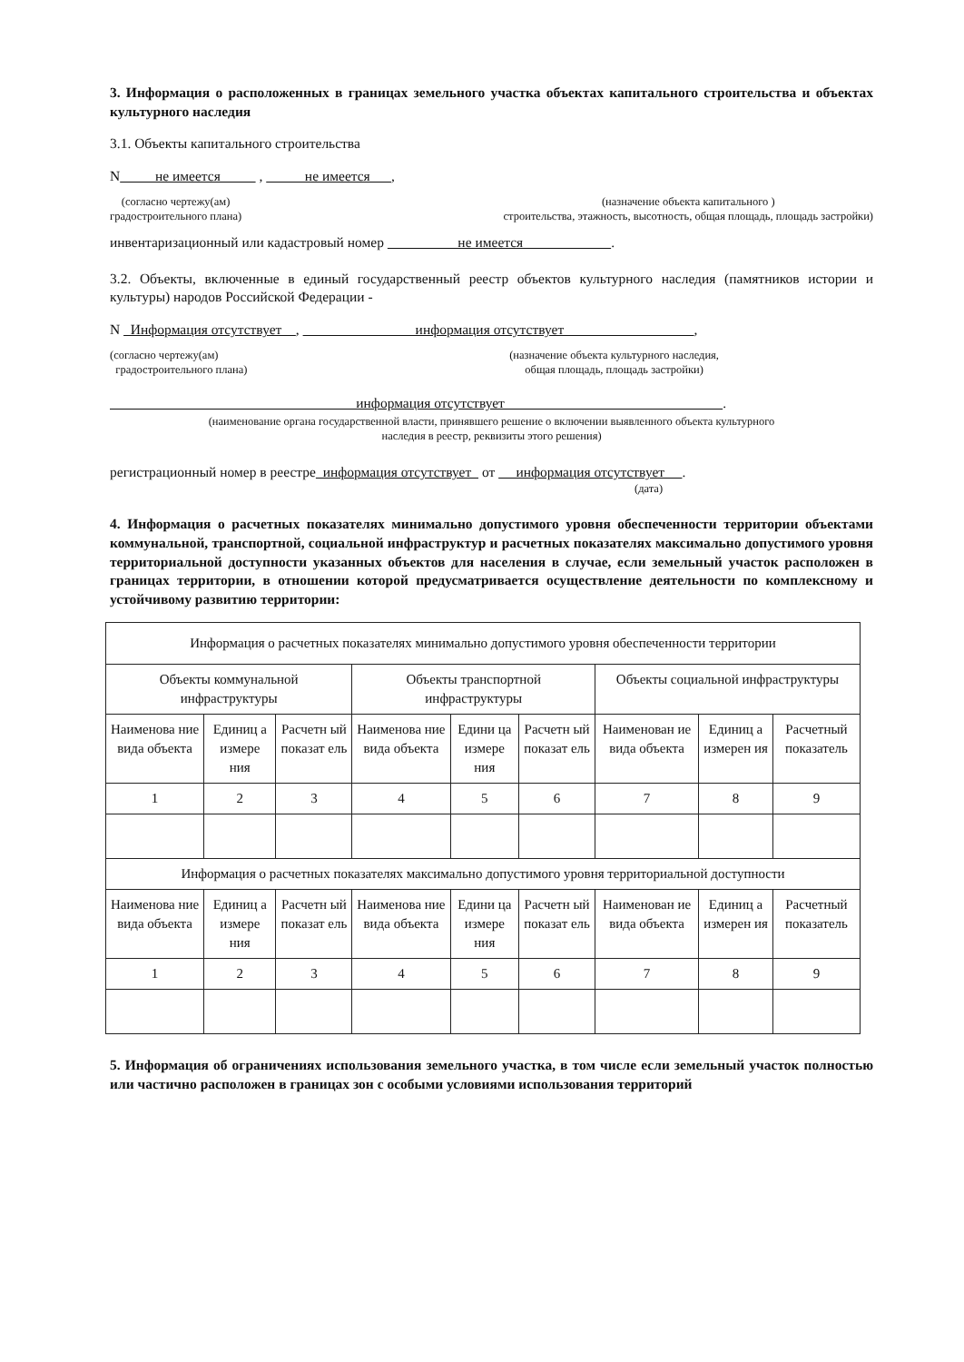3. Информация о расположенных в границах земельного участка объектах капитального строительства и объектах культурного наследия
3.1. Объекты капитального строительства
N не имеется , не имеется ,
(согласно чертежу(ам)
градостроительного плана)
(назначение объекта капитального )
строительства, этажность, высотность, общая площадь, площадь застройки)
инвентаризационный или кадастровый номер не имеется .
3.2. Объекты, включенные в единый государственный реестр объектов культурного наследия (памятников истории и культуры) народов Российской Федерации -
N Информация отсутствует , информация отсутствует ,
(согласно чертежу(ам)
градостроительного плана)
(назначение объекта культурного наследия,
общая площадь, площадь застройки)
информация отсутствует .
(наименование органа государственной власти, принявшего решение о включении выявленного объекта культурного
наследия в реестр, реквизиты этого решения)
регистрационный номер в реестре информация отсутствует от информация отсутствует .
(дата)
4. Информация о расчетных показателях минимально допустимого уровня обеспеченности территории объектами коммунальной, транспортной, социальной инфраструктур и расчетных показателях максимально допустимого уровня территориальной доступности указанных объектов для населения в случае, если земельный участок расположен в границах территории, в отношении которой предусматривается осуществление деятельности по комплексному и устойчивому развитию территории:
| Информация о расчетных показателях минимально допустимого уровня обеспеченности территории | | | | | | | | |
| Объекты коммунальной инфраструктуры | | | Объекты транспортной инфраструктуры | | | Объекты социальной инфраструктуры | | |
| Наименова ние вида объекта | Единиц а измере ния | Расчетн ый показат ель | Наименова ние вида объекта | Едини ца измере ния | Расчетн ый показат ель | Наименован ие вида объекта | Единиц а измерен ия | Расчетный показатель |
| 1 | 2 | 3 | 4 | 5 | 6 | 7 | 8 | 9 |
| Информация о расчетных показателях максимально допустимого уровня территориальной доступности | | | | | | | | |
| Наименова ние вида объекта | Единиц а измере ния | Расчетн ый показат ель | Наименова ние вида объекта | Едини ца измере ния | Расчетн ый показат ель | Наименован ие вида объекта | Единиц а измерен ия | Расчетный показатель |
| 1 | 2 | 3 | 4 | 5 | 6 | 7 | 8 | 9 |
5. Информация об ограничениях использования земельного участка, в том числе если земельный участок полностью или частично расположен в границах зон с особыми условиями использования территорий